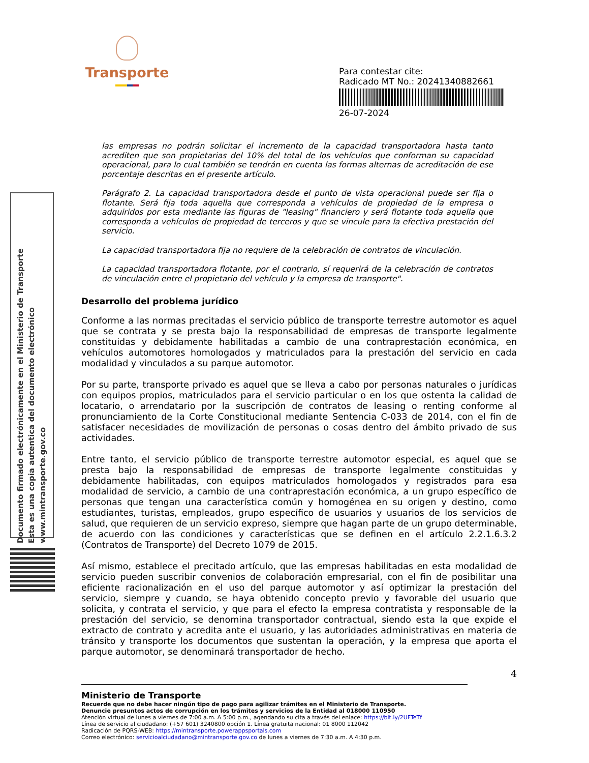Transporte
Para contestar cite:
Radicado MT No.: 20241340882661
26-07-2024
Documento firmado electrónicamente en el Ministerio de Transporte
Esta es una copia autentica del documento electrónico
www.mintransporte.gov.co
las empresas no podrán solicitar el incremento de la capacidad transportadora hasta tanto acrediten que son propietarias del 10% del total de los vehículos que conforman su capacidad operacional, para lo cual también se tendrán en cuenta las formas alternas de acreditación de ese porcentaje descritas en el presente artículo.
Parágrafo 2. La capacidad transportadora desde el punto de vista operacional puede ser fija o flotante. Será fija toda aquella que corresponda a vehículos de propiedad de la empresa o adquiridos por esta mediante las figuras de "leasing" financiero y será flotante toda aquella que corresponda a vehículos de propiedad de terceros y que se vincule para la efectiva prestación del servicio.
La capacidad transportadora fija no requiere de la celebración de contratos de vinculación.
La capacidad transportadora flotante, por el contrario, sí requerirá de la celebración de contratos de vinculación entre el propietario del vehículo y la empresa de transporte".
Desarrollo del problema jurídico
Conforme a las normas precitadas el servicio público de transporte terrestre automotor es aquel que se contrata y se presta bajo la responsabilidad de empresas de transporte legalmente constituidas y debidamente habilitadas a cambio de una contraprestación económica, en vehículos automotores homologados y matriculados para la prestación del servicio en cada modalidad y vinculados a su parque automotor.
Por su parte, transporte privado es aquel que se lleva a cabo por personas naturales o jurídicas con equipos propios, matriculados para el servicio particular o en los que ostenta la calidad de locatario, o arrendatario por la suscripción de contratos de leasing o renting conforme al pronunciamiento de la Corte Constitucional mediante Sentencia C-033 de 2014, con el fin de satisfacer necesidades de movilización de personas o cosas dentro del ámbito privado de sus actividades.
Entre tanto, el servicio público de transporte terrestre automotor especial, es aquel que se presta bajo la responsabilidad de empresas de transporte legalmente constituidas y debidamente habilitadas, con equipos matriculados homologados y registrados para esa modalidad de servicio, a cambio de una contraprestación económica, a un grupo específico de personas que tengan una característica común y homogénea en su origen y destino, como estudiantes, turistas, empleados, grupo específico de usuarios y usuarios de los servicios de salud, que requieren de un servicio expreso, siempre que hagan parte de un grupo determinable, de acuerdo con las condiciones y características que se definen en el artículo 2.2.1.6.3.2 (Contratos de Transporte) del Decreto 1079 de 2015.
Así mismo, establece el precitado artículo, que las empresas habilitadas en esta modalidad de servicio pueden suscribir convenios de colaboración empresarial, con el fin de posibilitar una eficiente racionalización en el uso del parque automotor y así optimizar la prestación del servicio, siempre y cuando, se haya obtenido concepto previo y favorable del usuario que solicita, y contrata el servicio, y que para el efecto la empresa contratista y responsable de la prestación del servicio, se denomina transportador contractual, siendo esta la que expide el extracto de contrato y acredita ante el usuario, y las autoridades administrativas en materia de tránsito y transporte los documentos que sustentan la operación, y la empresa que aporta el parque automotor, se denominará transportador de hecho.
4
Ministerio de Transporte
Recuerde que no debe hacer ningún tipo de pago para agilizar trámites en el Ministerio de Transporte.
Denuncie presuntos actos de corrupción en los trámites y servicios de la Entidad al 018000 110950
Atención virtual de lunes a viernes de 7:00 a.m. A 5:00 p.m., agendando su cita a través del enlace: https://bit.ly/2UFTeTf
Línea de servicio al ciudadano: (+57 601) 3240800 opción 1. Línea gratuita nacional: 01 8000 112042
Radicación de PQRS-WEB: https://mintransporte.powerappsportals.com
Correo electrónico: servicioalciudadano@mintransporte.gov.co de lunes a viernes de 7:30 a.m. A 4:30 p.m.